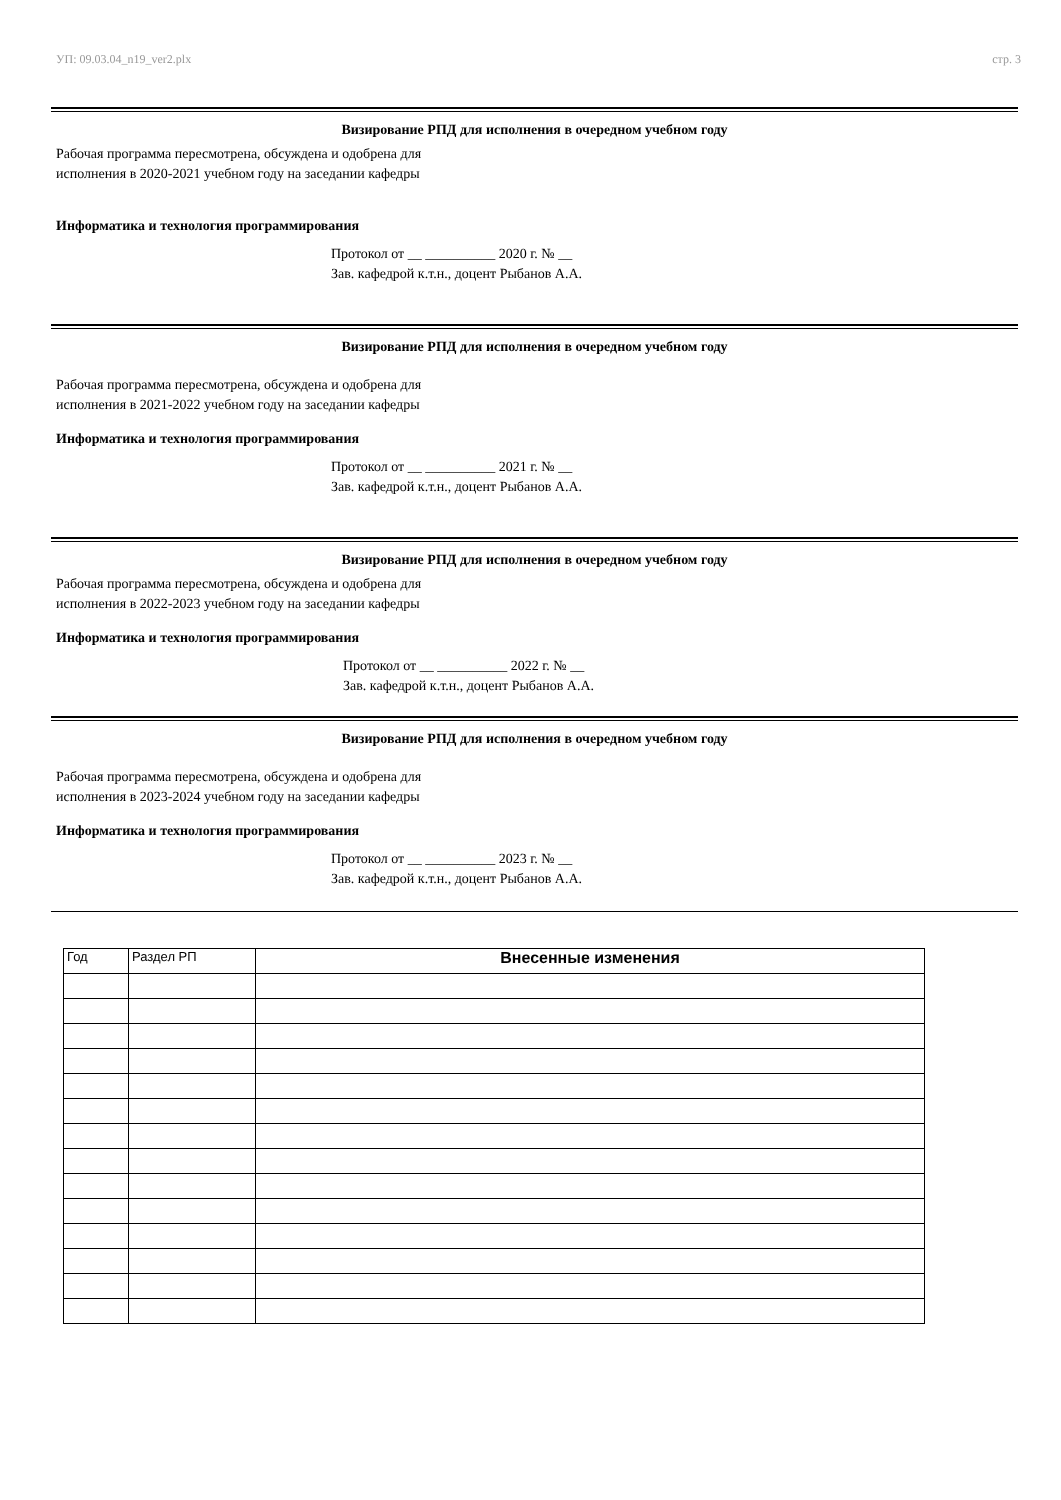УП: 09.03.04_n19_ver2.plx стр. 3
Визирование РПД для исполнения в очередном учебном году
Рабочая программа пересмотрена, обсуждена и одобрена для
исполнения в 2020-2021 учебном году на заседании кафедры
Информатика и технология программирования
Протокол от __ __________ 2020 г. № __
Зав. кафедрой к.т.н., доцент Рыбанов А.А.
Визирование РПД для исполнения в очередном учебном году
Рабочая программа пересмотрена, обсуждена и одобрена для
исполнения в 2021-2022 учебном году на заседании кафедры
Информатика и технология программирования
Протокол от __ __________ 2021 г. № __
Зав. кафедрой к.т.н., доцент Рыбанов А.А.
Визирование РПД для исполнения в очередном учебном году
Рабочая программа пересмотрена, обсуждена и одобрена для
исполнения в 2022-2023 учебном году на заседании кафедры
Информатика и технология программирования
Протокол от __ __________ 2022 г. № __
Зав. кафедрой к.т.н., доцент Рыбанов А.А.
Визирование РПД для исполнения в очередном учебном году
Рабочая программа пересмотрена, обсуждена и одобрена для
исполнения в 2023-2024 учебном году на заседании кафедры
Информатика и технология программирования
Протокол от __ __________ 2023 г. № __
Зав. кафедрой к.т.н., доцент Рыбанов А.А.
| Год | Раздел РП | Внесенные изменения |
| --- | --- | --- |